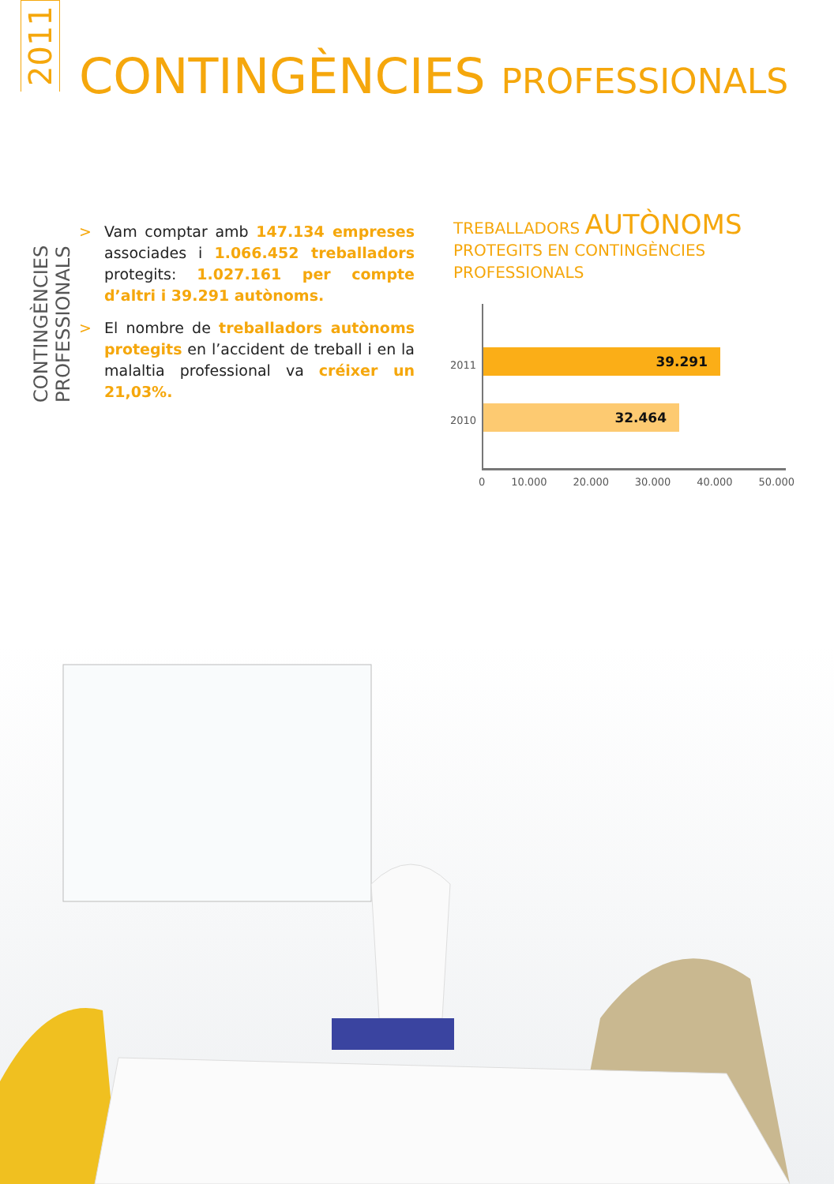2011
CONTINGÈNCIES PROFESSIONALS
CONTINGÈNCIES PROFESSIONALS
> Vam comptar amb 147.134 empreses associades i 1.066.452 treballadors protegits: 1.027.161 per compte d’altri i 39.291 autònoms.
> El nombre de treballadors autònoms protegits en l’accident de treball i en la malaltia professional va créixer un 21,03%.
TREBALLADORS AUTÒNOMS
PROTEGITS EN CONTINGÈNCIES
PROFESSIONALS
2011
39.291
2010
32.464
0 10.000 20.000 30.000 40.000 50.000